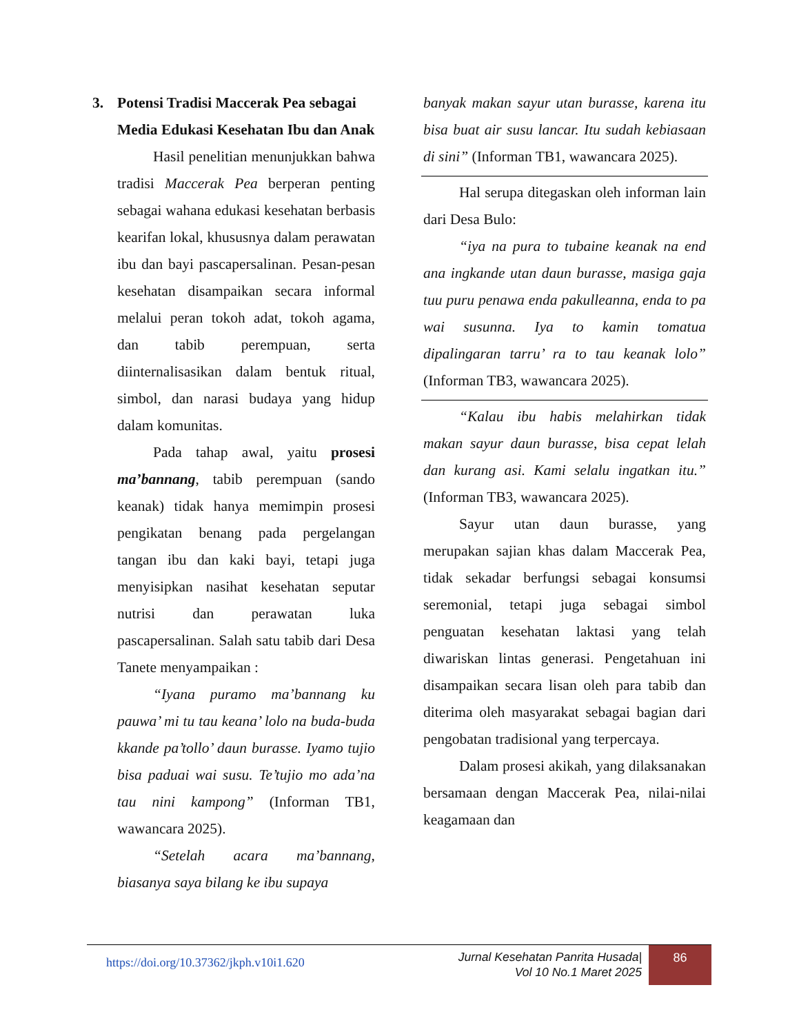3. Potensi Tradisi Maccerak Pea sebagai Media Edukasi Kesehatan Ibu dan Anak
Hasil penelitian menunjukkan bahwa tradisi Maccerak Pea berperan penting sebagai wahana edukasi kesehatan berbasis kearifan lokal, khususnya dalam perawatan ibu dan bayi pascapersalinan. Pesan-pesan kesehatan disampaikan secara informal melalui peran tokoh adat, tokoh agama, dan tabib perempuan, serta diinternalisasikan dalam bentuk ritual, simbol, dan narasi budaya yang hidup dalam komunitas.
Pada tahap awal, yaitu prosesi ma’bannang, tabib perempuan (sando keanak) tidak hanya memimpin prosesi pengikatan benang pada pergelangan tangan ibu dan kaki bayi, tetapi juga menyisipkan nasihat kesehatan seputar nutrisi dan perawatan luka pascapersalinan. Salah satu tabib dari Desa Tanete menyampaikan :
“Iyana puramo ma’bannang ku pauwa’ mi tu tau keana’ lolo na buda-buda kkande pa’tollo’ daun burasse. Iyamo tujio bisa paduai wai susu. Te’tujio mo ada’na tau nini kampong” (Informan TB1, wawancara 2025).
“Setelah acara ma’bannang, biasanya saya bilang ke ibu supaya
banyak makan sayur utan burasse, karena itu bisa buat air susu lancar. Itu sudah kebiasaan di sini” (Informan TB1, wawancara 2025).
Hal serupa ditegaskan oleh informan lain dari Desa Bulo:
“iya na pura to tubaine keanak na end ana ingkande utan daun burasse, masiga gaja tuu puru penawa enda pakulleanna, enda to pa wai susunna. Iya to kamin tomatua dipalingaran tarru’ ra to tau keanak lolo” (Informan TB3, wawancara 2025).
“Kalau ibu habis melahirkan tidak makan sayur daun burasse, bisa cepat lelah dan kurang asi. Kami selalu ingatkan itu.” (Informan TB3, wawancara 2025).
Sayur utan daun burasse, yang merupakan sajian khas dalam Maccerak Pea, tidak sekadar berfungsi sebagai konsumsi seremonial, tetapi juga sebagai simbol penguatan kesehatan laktasi yang telah diwariskan lintas generasi. Pengetahuan ini disampaikan secara lisan oleh para tabib dan diterima oleh masyarakat sebagai bagian dari pengobatan tradisional yang terpercaya.
Dalam prosesi akikah, yang dilaksanakan bersamaan dengan Maccerak Pea, nilai-nilai keagamaan dan
https://doi.org/10.37362/jkph.v10i1.620
Jurnal Kesehatan Panrita Husada|
Vol 10 No.1 Maret 2025
86